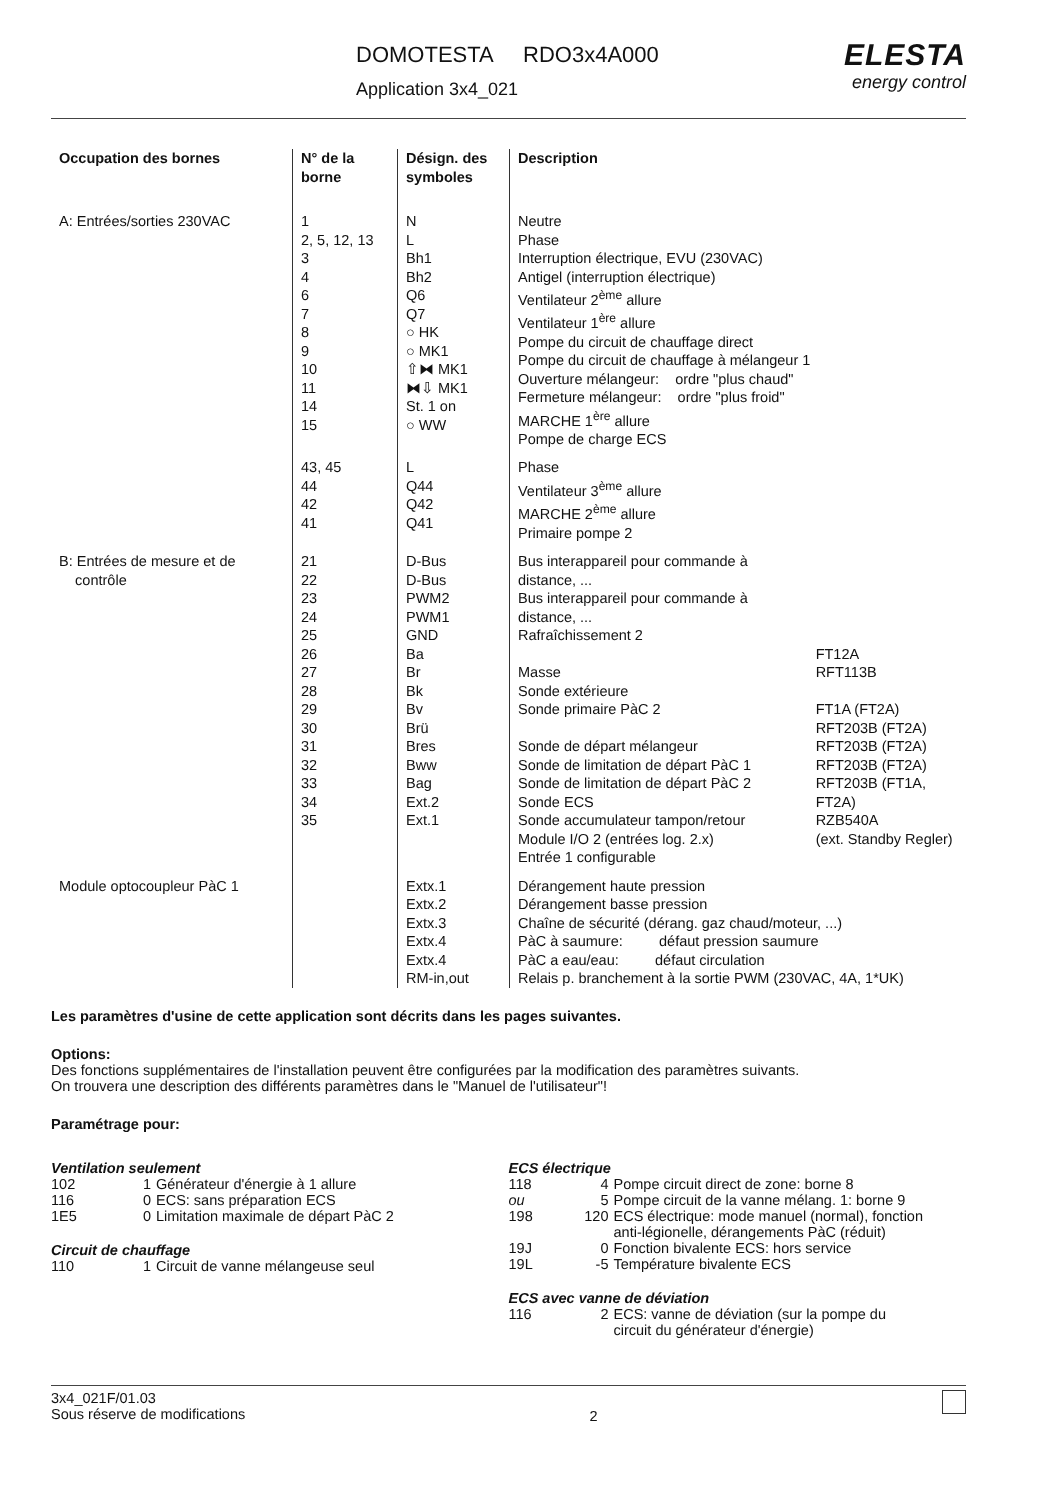DOMOTESTA RDO3x4A000
Application 3x4_021
ELESTA
energy control
| Occupation des bornes | N° de la borne | Désign. des symboles | Description | |
| --- | --- | --- | --- | --- |
| A: Entrées/sorties 230VAC | 1 2, 5, 12, 13 3 4 6 7 8 9 10 11 14 15 | N L Bh1 Bh2 Q6 Q7 ○ HK ○ MK1 ⇧⧓ MK1 ⧓⇩ MK1 St. 1 on ○ WW | Neutre Phase Interruption électrique, EVU (230VAC) Antigel (interruption électrique) Ventilateur 2<sup>ème</sup> allure Ventilateur 1<sup>ère</sup> allure Pompe du circuit de chauffage direct Pompe du circuit de chauffage à mélangeur 1 Ouverture mélangeur: ordre "plus chaud" Fermeture mélangeur: ordre "plus froid" MARCHE 1<sup>ère</sup> allure Pompe de charge ECS | |
| | 43, 45 44 42 41 | L Q44 Q42 Q41 | Phase Ventilateur 3<sup>ème</sup> allure MARCHE 2<sup>ème</sup> allure Primaire pompe 2 | |
| B: Entrées de mesure et de contrôle | 21 22 23 24 25 26 27 28 29 30 31 32 33 34 35 | D-Bus D-Bus PWM2 PWM1 GND Ba Br Bk Bv Brü Bres Bww Bag Ext.2 Ext.1 | Bus interappareil pour commande à distance, ... Bus interappareil pour commande à distance, ... Rafraîchissement 2 Masse Sonde extérieure Sonde primaire PàC 2 Sonde de départ mélangeur Sonde de limitation de départ PàC 1 Sonde de limitation de départ PàC 2 Sonde ECS Sonde accumulateur tampon/retour Module I/O 2 (entrées log. 2.x) Entrée 1 configurable | FT12A RFT113B FT1A (FT2A) RFT203B (FT2A) RFT203B (FT2A) RFT203B (FT2A) RFT203B (FT1A, FT2A) RZB540A (ext. Standby Regler) |
| Module optocoupleur PàC 1 | | Extx.1 Extx.2 Extx.3 Extx.4 Extx.4 RM-in,out | Dérangement haute pression Dérangement basse pression Chaîne de sécurité (dérang. gaz chaud/moteur, ...) PàC à saumure: défaut pression saumure PàC a eau/eau: défaut circulation Relais p. branchement à la sortie PWM (230VAC, 4A, 1*UK) | |
Les paramètres d'usine de cette application sont décrits dans les pages suivantes.
Options:
Des fonctions supplémentaires de l'installation peuvent être configurées par la modification des paramètres suivants.
On trouvera une description des différents paramètres dans le "Manuel de l'utilisateur"!
Paramétrage pour:
Ventilation seulement
102 1 Générateur d'énergie à 1 allure
116 0 ECS: sans préparation ECS
1E5 0 Limitation maximale de départ PàC 2
Circuit de chauffage
110 1 Circuit de vanne mélangeuse seul
ECS électrique
118 4 Pompe circuit direct de zone: borne 8
ou 5 Pompe circuit de la vanne mélang. 1: borne 9
198 120 ECS électrique: mode manuel (normal), fonction
anti-légionelle, dérangements PàC (réduit)
19J 0 Fonction bivalente ECS: hors service
19L -5 Température bivalente ECS
ECS avec vanne de déviation
116 2 ECS: vanne de déviation (sur la pompe du
circuit du générateur d'énergie)
3x4_021F/01.03
Sous réserve de modifications
2